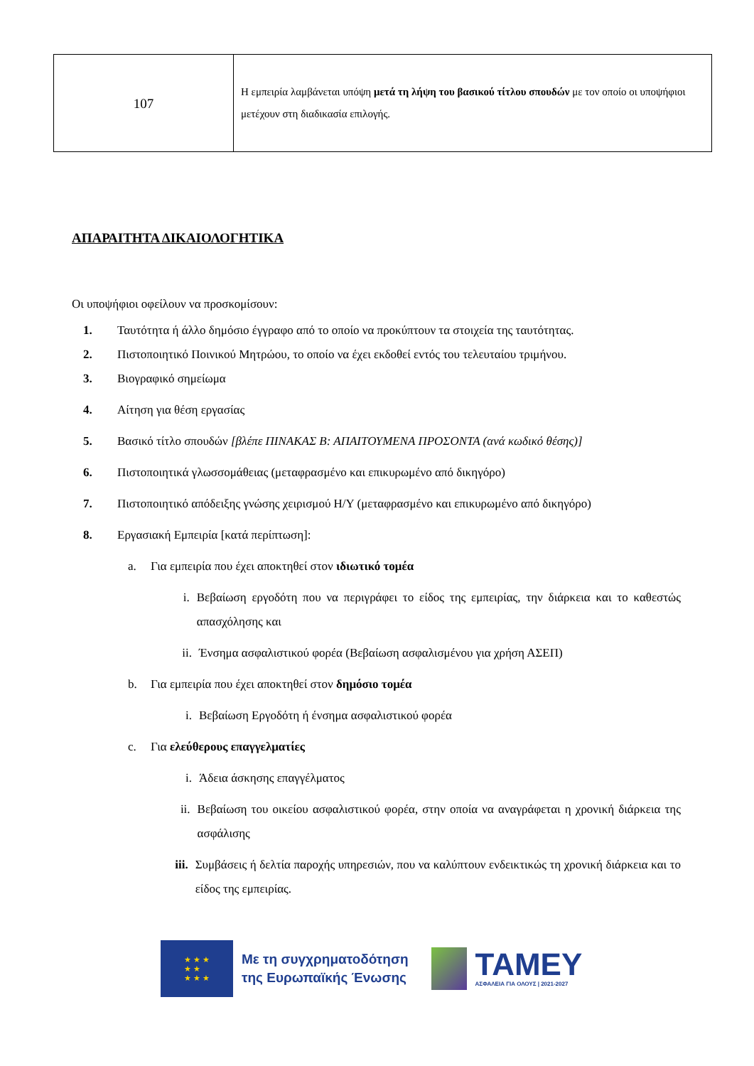| 107 | Η εμπειρία λαμβάνεται υπόψη μετά τη λήψη του βασικού τίτλου σπουδών με τον οποίο οι υποψήφιοι μετέχουν στη διαδικασία επιλογής. |
ΑΠΑΡΑΙΤΗΤΑ ΔΙΚΑΙΟΛΟΓΗΤΙΚΑ
Οι υποψήφιοι οφείλουν να προσκομίσουν:
1. Ταυτότητα ή άλλο δημόσιο έγγραφο από το οποίο να προκύπτουν τα στοιχεία της ταυτότητας.
2. Πιστοποιητικό Ποινικού Μητρώου, το οποίο να έχει εκδοθεί εντός του τελευταίου τριμήνου.
3. Βιογραφικό σημείωμα
4. Αίτηση για θέση εργασίας
5. Βασικό τίτλο σπουδών [βλέπε ΠΙΝΑΚΑΣ Β: ΑΠΑΙΤΟΥΜΕΝΑ ΠΡΟΣΟΝΤΑ (ανά κωδικό θέσης)]
6. Πιστοποιητικά γλωσσομάθειας (μεταφρασμένο και επικυρωμένο από δικηγόρο)
7. Πιστοποιητικό απόδειξης γνώσης χειρισμού Η/Υ (μεταφρασμένο και επικυρωμένο από δικηγόρο)
8. Εργασιακή Εμπειρία [κατά περίπτωση]:
a. Για εμπειρία που έχει αποκτηθεί στον ιδιωτικό τομέα
i. Βεβαίωση εργοδότη που να περιγράφει το είδος της εμπειρίας, την διάρκεια και το καθεστώς απασχόλησης και
ii. Ένσημα ασφαλιστικού φορέα (Βεβαίωση ασφαλισμένου για χρήση ΑΣΕΠ)
b. Για εμπειρία που έχει αποκτηθεί στον δημόσιο τομέα
i. Βεβαίωση Εργοδότη ή ένσημα ασφαλιστικού φορέα
c. Για ελεύθερους επαγγελματίες
i. Άδεια άσκησης επαγγέλματος
ii. Βεβαίωση του οικείου ασφαλιστικού φορέα, στην οποία να αναγράφεται η χρονική διάρκεια της ασφάλισης
iii. Συμβάσεις ή δελτία παροχής υπηρεσιών, που να καλύπτουν ενδεικτικώς τη χρονική διάρκεια και το είδος της εμπειρίας.
★ ★ ★
★ ★
★ ★ ★
Με τη συγχρηματοδότηση
της Ευρωπαϊκής Ένωσης
ΤΑΜΕΥ
ΑΣΦΑΛΕΙΑ ΓΙΑ ΟΛΟΥΣ | 2021-2027